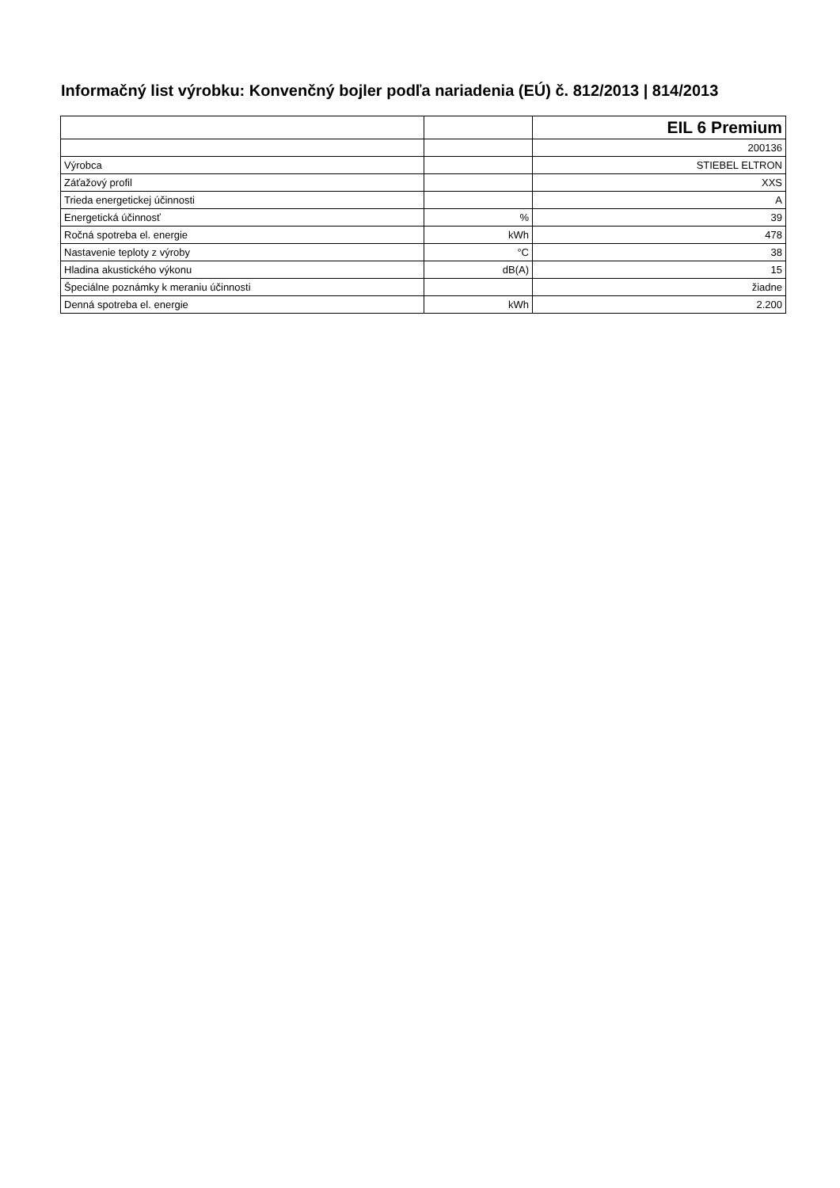Informačný list výrobku: Konvenčný bojler podľa nariadenia (EÚ) č. 812/2013 | 814/2013
| | | EIL 6 Premium |
| | | 200136 |
| Výrobca | | STIEBEL ELTRON |
| Záťažový profil | | XXS |
| Trieda energetickej účinnosti | | A |
| Energetická účinnosť | % | 39 |
| Ročná spotreba el. energie | kWh | 478 |
| Nastavenie teploty z výroby | °C | 38 |
| Hladina akustického výkonu | dB(A) | 15 |
| Špeciálne poznámky k meraniu účinnosti | | žiadne |
| Denná spotreba el. energie | kWh | 2.200 |